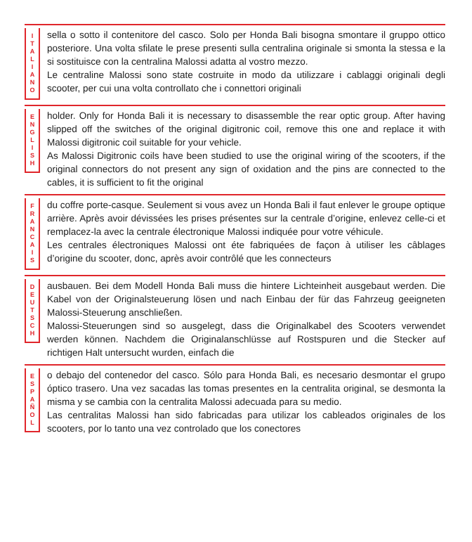I
T
A
L
I
A
N
O
sella o sotto il contenitore del casco. Solo per Honda Bali bisogna smontare il gruppo ottico posteriore. Una volta sfilate le prese presenti sulla centralina originale si smonta la stessa e la si sostituisce con la centralina Malossi adatta al vostro mezzo.
Le centraline Malossi sono state costruite in modo da utilizzare i cablaggi originali degli scooter, per cui una volta controllato che i connettori originali
E
N
G
L
I
S
H
holder. Only for Honda Bali it is necessary to disassemble the rear optic group. After having slipped off the switches of the original digitronic coil, remove this one and replace it with Malossi digitronic coil suitable for your vehicle.
As Malossi Digitronic coils have been studied to use the original wiring of the scooters, if the original connectors do not present any sign of oxidation and the pins are connected to the cables, it is sufficient to fit the original
F
R
A
N
C
A
I
S
du coffre porte-casque. Seulement si vous avez un Honda Bali il faut enlever le groupe optique arrière. Après avoir dévissées les prises présentes sur la centrale d’origine, enlevez celle-ci et remplacez-la avec la centrale électronique Malossi indiquée pour votre véhicule.
Les centrales électroniques Malossi ont éte fabriquées de façon à utiliser les câblages d’origine du scooter, donc, après avoir contrôlé que les connecteurs
D
E
U
T
S
C
H
ausbauen. Bei dem Modell Honda Bali muss die hintere Lichteinheit ausgebaut werden. Die Kabel von der Originalsteuerung lösen und nach Einbau der für das Fahrzeug geeigneten Malossi-Steuerung anschließen.
Malossi-Steuerungen sind so ausgelegt, dass die Originalkabel des Scooters verwendet werden können. Nachdem die Originalanschlüsse auf Rostspuren und die Stecker auf richtigen Halt untersucht wurden, einfach die
E
S
P
A
Ñ
O
L
o debajo del contenedor del casco. Sólo para Honda Bali, es necesario desmontar el grupo óptico trasero. Una vez sacadas las tomas presentes en la centralita original, se desmonta la misma y se cambia con la centralita Malossi adecuada para su medio.
Las centralitas Malossi han sido fabricadas para utilizar los cableados originales de los scooters, por lo tanto una vez controlado que los conectores